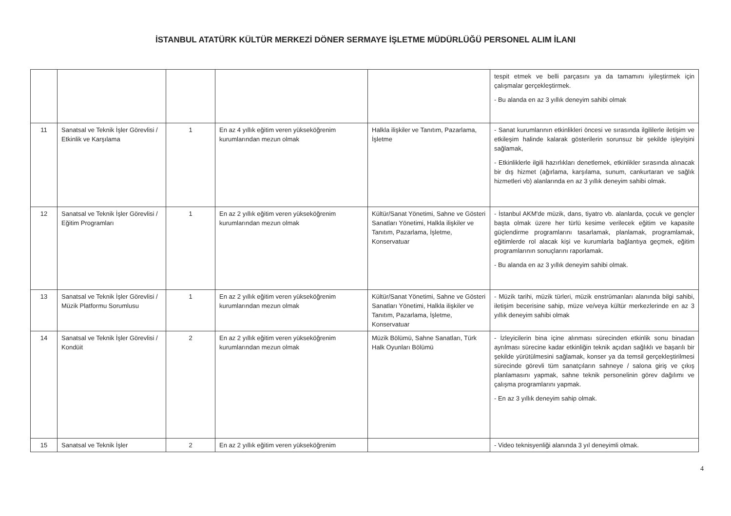İSTANBUL ATATÜRK KÜLTÜR MERKEZİ DÖNER SERMAYE İŞLETME MÜDÜRLÜĞÜ PERSONEL ALIM İLANI
| | | | | | tespit etmek ve belli parçasını ya da tamamını iyileştirmek için çalışmalar gerçekleştirmek. - Bu alanda en az 3 yıllık deneyim sahibi olmak |
| 11 | Sanatsal ve Teknik İşler Görevlisi / Etkinlik ve Karşılama | 1 | En az 4 yıllık eğitim veren yükseköğrenim kurumlarından mezun olmak | Halkla ilişkiler ve Tanıtım, Pazarlama, İşletme | - Sanat kurumlarının etkinlikleri öncesi ve sırasında ilgililerle iletişim ve etkileşim halinde kalarak gösterilerin sorunsuz bir şekilde işleyişini sağlamak, - Etkinliklerle ilgili hazırlıkları denetlemek, etkinlikler sırasında alınacak bir dış hizmet (ağırlama, karşılama, sunum, cankurtaran ve sağlık hizmetleri vb) alanlarında en az 3 yıllık deneyim sahibi olmak. |
| 12 | Sanatsal ve Teknik İşler Görevlisi / Eğitim Programları | 1 | En az 2 yıllık eğitim veren yükseköğrenim kurumlarından mezun olmak | Kültür/Sanat Yönetimi, Sahne ve Gösteri Sanatları Yönetimi, Halkla ilişkiler ve Tanıtım, Pazarlama, İşletme, Konservatuar | - İstanbul AKM'de müzik, dans, tiyatro vb. alanlarda, çocuk ve gençler başta olmak üzere her türlü kesime verilecek eğitim ve kapasite güçlendirme programlarını tasarlamak, planlamak, programlamak, eğitimlerde rol alacak kişi ve kurumlarla bağlantıya geçmek, eğitim programlarının sonuçlarını raporlamak. - Bu alanda en az 3 yıllık deneyim sahibi olmak. |
| 13 | Sanatsal ve Teknik İşler Görevlisi / Müzik Platformu Sorumlusu | 1 | En az 2 yıllık eğitim veren yükseköğrenim kurumlarından mezun olmak | Kültür/Sanat Yönetimi, Sahne ve Gösteri Sanatları Yönetimi, Halkla ilişkiler ve Tanıtım, Pazarlama, İşletme, Konservatuar | - Müzik tarihi, müzik türleri, müzik enstrümanları alanında bilgi sahibi, iletişim becerisine sahip, müze ve/veya kültür merkezlerinde en az 3 yıllık deneyim sahibi olmak |
| 14 | Sanatsal ve Teknik İşler Görevlisi / Kondüit | 2 | En az 2 yıllık eğitim veren yükseköğrenim kurumlarından mezun olmak | Müzik Bölümü, Sahne Sanatları, Türk Halk Oyunları Bölümü | - İzleyicilerin bina içine alınması sürecinden etkinlik sonu binadan ayrılması sürecine kadar etkinliğin teknik açıdan sağlıklı ve başarılı bir şekilde yürütülmesini sağlamak, konser ya da temsil gerçekleştirilmesi sürecinde görevli tüm sanatçıların sahneye / salona giriş ve çıkış planlamasını yapmak, sahne teknik personelinin görev dağılımı ve çalışma programlarını yapmak. - En az 3 yıllık deneyim sahip olmak. |
| 15 | Sanatsal ve Teknik İşler | 2 | En az 2 yıllık eğitim veren yükseköğrenim | | - Video teknisyenliği alanında 3 yıl deneyimli olmak. |
4